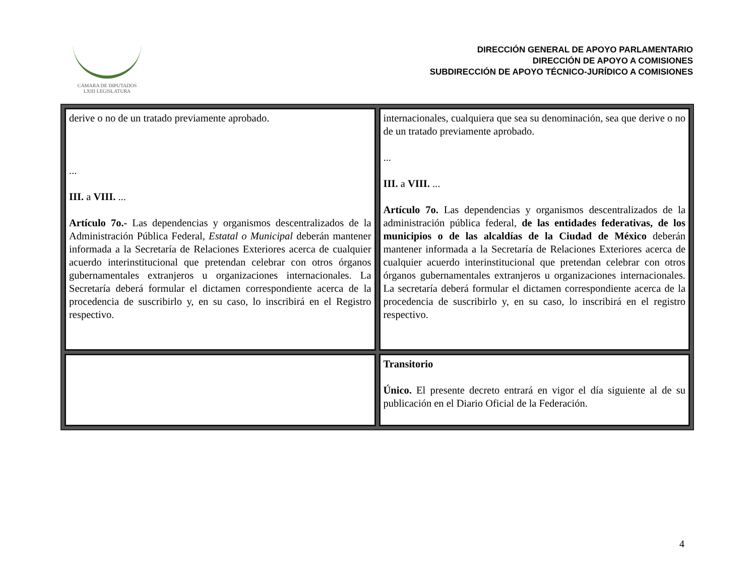CÁMARA DE DIPUTADOS
LXIII LEGISLATURA
DIRECCIÓN GENERAL DE APOYO PARLAMENTARIO
DIRECCIÓN DE APOYO A COMISIONES
SUBDIRECCIÓN DE APOYO TÉCNICO-JURÍDICO A COMISIONES
| derive o no de un tratado previamente aprobado. ... III. a VIII. ... Artículo 7o.- Las dependencias y organismos descentralizados de la Administración Pública Federal, Estatal o Municipal deberán mantener informada a la Secretaría de Relaciones Exteriores acerca de cualquier acuerdo interinstitucional que pretendan celebrar con otros órganos gubernamentales extranjeros u organizaciones internacionales. La Secretaría deberá formular el dictamen correspondiente acerca de la procedencia de suscribirlo y, en su caso, lo inscribirá en el Registro respectivo. | internacionales, cualquiera que sea su denominación, sea que derive o no de un tratado previamente aprobado. ... III. a VIII. ... Artículo 7o. Las dependencias y organismos descentralizados de la administración pública federal, de las entidades federativas, de los municipios o de las alcaldías de la Ciudad de México deberán mantener informada a la Secretaría de Relaciones Exteriores acerca de cualquier acuerdo interinstitucional que pretendan celebrar con otros órganos gubernamentales extranjeros u organizaciones internacionales. La secretaría deberá formular el dictamen correspondiente acerca de la procedencia de suscribirlo y, en su caso, lo inscribirá en el registro respectivo. |
| | Transitorio Único. El presente decreto entrará en vigor el día siguiente al de su publicación en el Diario Oficial de la Federación. |
4